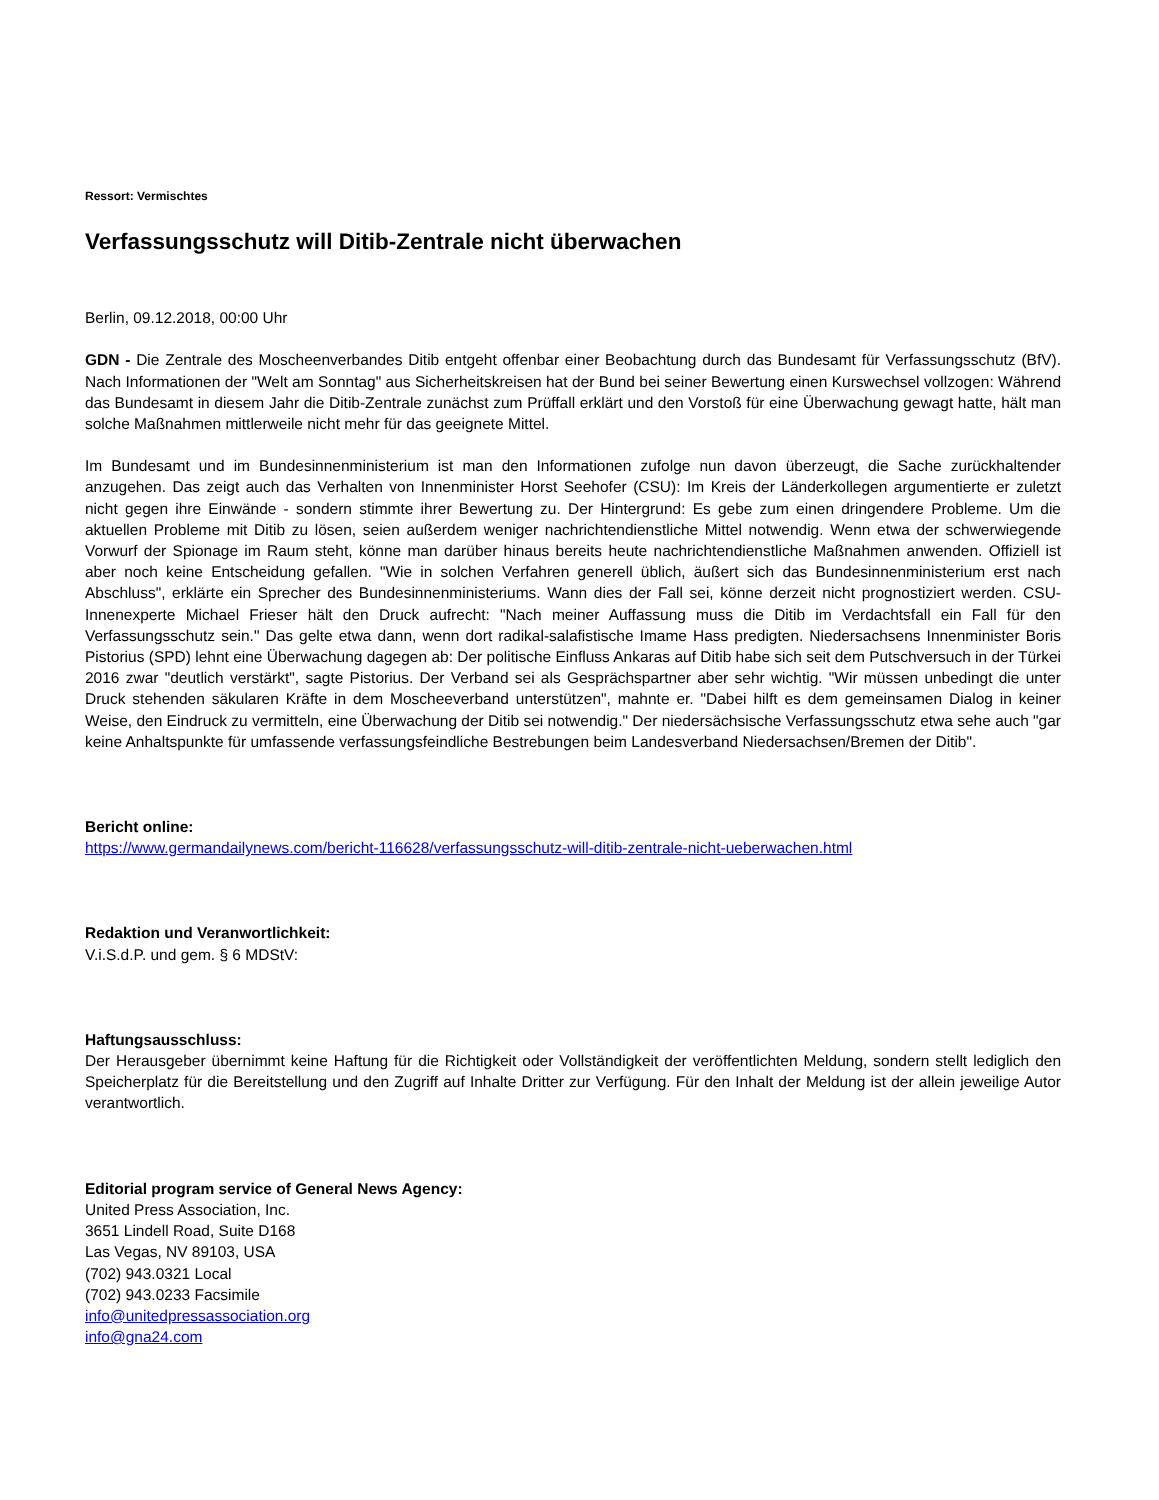Ressort: Vermischtes
Verfassungsschutz will Ditib-Zentrale nicht überwachen
Berlin, 09.12.2018, 00:00 Uhr
GDN - Die Zentrale des Moscheenverbandes Ditib entgeht offenbar einer Beobachtung durch das Bundesamt für Verfassungsschutz (BfV). Nach Informationen der "Welt am Sonntag" aus Sicherheitskreisen hat der Bund bei seiner Bewertung einen Kurswechsel vollzogen: Während das Bundesamt in diesem Jahr die Ditib-Zentrale zunächst zum Prüffall erklärt und den Vorstoß für eine Überwachung gewagt hatte, hält man solche Maßnahmen mittlerweile nicht mehr für das geeignete Mittel.
Im Bundesamt und im Bundesinnenministerium ist man den Informationen zufolge nun davon überzeugt, die Sache zurückhaltender anzugehen. Das zeigt auch das Verhalten von Innenminister Horst Seehofer (CSU): Im Kreis der Länderkollegen argumentierte er zuletzt nicht gegen ihre Einwände - sondern stimmte ihrer Bewertung zu. Der Hintergrund: Es gebe zum einen dringendere Probleme. Um die aktuellen Probleme mit Ditib zu lösen, seien außerdem weniger nachrichtendienstliche Mittel notwendig. Wenn etwa der schwerwiegende Vorwurf der Spionage im Raum steht, könne man darüber hinaus bereits heute nachrichtendienstliche Maßnahmen anwenden. Offiziell ist aber noch keine Entscheidung gefallen. "Wie in solchen Verfahren generell üblich, äußert sich das Bundesinnenministerium erst nach Abschluss", erklärte ein Sprecher des Bundesinnenministeriums. Wann dies der Fall sei, könne derzeit nicht prognostiziert werden. CSU-Innenexperte Michael Frieser hält den Druck aufrecht: "Nach meiner Auffassung muss die Ditib im Verdachtsfall ein Fall für den Verfassungsschutz sein." Das gelte etwa dann, wenn dort radikal-salafistische Imame Hass predigten. Niedersachsens Innenminister Boris Pistorius (SPD) lehnt eine Überwachung dagegen ab: Der politische Einfluss Ankaras auf Ditib habe sich seit dem Putschversuch in der Türkei 2016 zwar "deutlich verstärkt", sagte Pistorius. Der Verband sei als Gesprächspartner aber sehr wichtig. "Wir müssen unbedingt die unter Druck stehenden säkularen Kräfte in dem Moscheeverband unterstützen", mahnte er. "Dabei hilft es dem gemeinsamen Dialog in keiner Weise, den Eindruck zu vermitteln, eine Überwachung der Ditib sei notwendig." Der niedersächsische Verfassungsschutz etwa sehe auch "gar keine Anhaltspunkte für umfassende verfassungsfeindliche Bestrebungen beim Landesverband Niedersachsen/Bremen der Ditib".
Bericht online:
https://www.germandailynews.com/bericht-116628/verfassungsschutz-will-ditib-zentrale-nicht-ueberwachen.html
Redaktion und Veranwortlichkeit:
V.i.S.d.P. und gem. § 6 MDStV:
Haftungsausschluss:
Der Herausgeber übernimmt keine Haftung für die Richtigkeit oder Vollständigkeit der veröffentlichten Meldung, sondern stellt lediglich den Speicherplatz für die Bereitstellung und den Zugriff auf Inhalte Dritter zur Verfügung. Für den Inhalt der Meldung ist der allein jeweilige Autor verantwortlich.
Editorial program service of General News Agency:
United Press Association, Inc.
3651 Lindell Road, Suite D168
Las Vegas, NV 89103, USA
(702) 943.0321 Local
(702) 943.0233 Facsimile
info@unitedpressassociation.org
info@gna24.com